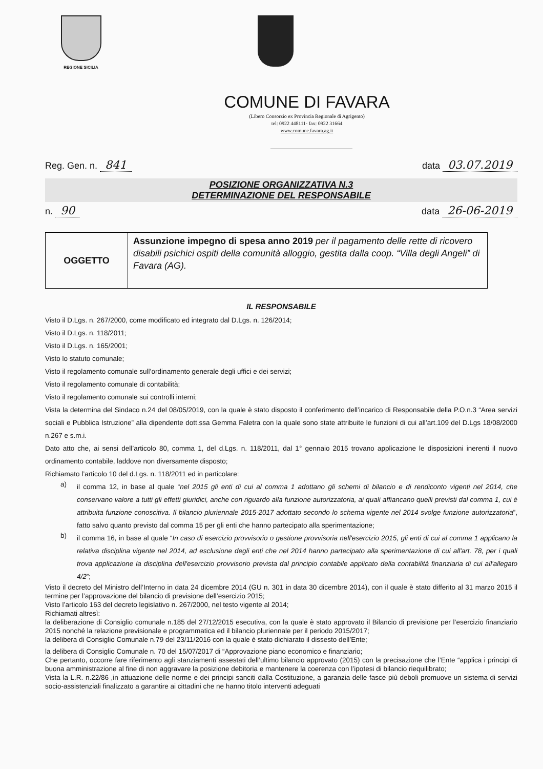REGIONE SICILIA
COMUNE DI FAVARA
(Libero Consorzio ex Provincia Regionale di Agrigento)
tel: 0922 448111- fax: 0922 31664
www.comune.favara.ag.it
Reg. Gen. n. 841
data 03.07.2019
POSIZIONE ORGANIZZATIVA N.3
DETERMINAZIONE DEL RESPONSABILE
n. 90
data 26-06-2019
| OGGETTO | Assunzione impegno di spesa anno 2019 per il pagamento delle rette di ricovero disabili psichici ospiti della comunità alloggio, gestita dalla coop. “Villa degli Angeli” di Favara (AG). |
IL RESPONSABILE
Visto il D.Lgs. n. 267/2000, come modificato ed integrato dal D.Lgs. n. 126/2014;
Visto il D.Lgs. n. 118/2011;
Visto il D.Lgs. n. 165/2001;
Visto lo statuto comunale;
Visto il regolamento comunale sull’ordinamento generale degli uffici e dei servizi;
Visto il regolamento comunale di contabilità;
Visto il regolamento comunale sui controlli interni;
Vista la determina del Sindaco n.24 del 08/05/2019, con la quale è stato disposto il conferimento dell’incarico di Responsabile della P.O.n.3 “Area servizi sociali e Pubblica Istruzione” alla dipendente dott.ssa Gemma Faletra con la quale sono state attribuite le funzioni di cui all’art.109 del D.Lgs 18/08/2000 n.267 e s.m.i.
Dato atto che, ai sensi dell’articolo 80, comma 1, del d.Lgs. n. 118/2011, dal 1° gennaio 2015 trovano applicazione le disposizioni inerenti il nuovo ordinamento contabile, laddove non diversamente disposto;
Richiamato l’articolo 10 del d.Lgs. n. 118/2011 ed in particolare:
a)
il comma 12, in base al quale “nel 2015 gli enti di cui al comma 1 adottano gli schemi di bilancio e di rendiconto vigenti nel 2014, che conservano valore a tutti gli effetti giuridici, anche con riguardo alla funzione autorizzatoria, ai quali affiancano quelli previsti dal comma 1, cui è attribuita funzione conoscitiva. Il bilancio pluriennale 2015-2017 adottato secondo lo schema vigente nel 2014 svolge funzione autorizzatoria”, fatto salvo quanto previsto dal comma 15 per gli enti che hanno partecipato alla sperimentazione;
b)
il comma 16, in base al quale “In caso di esercizio provvisorio o gestione provvisoria nell'esercizio 2015, gli enti di cui al comma 1 applicano la relativa disciplina vigente nel 2014, ad esclusione degli enti che nel 2014 hanno partecipato alla sperimentazione di cui all'art. 78, per i quali trova applicazione la disciplina dell'esercizio provvisorio prevista dal principio contabile applicato della contabilità finanziaria di cui all'allegato 4/2”;
Visto il decreto del Ministro dell’Interno in data 24 dicembre 2014 (GU n. 301 in data 30 dicembre 2014), con il quale è stato differito al 31 marzo 2015 il termine per l’approvazione del bilancio di previsione dell’esercizio 2015;
Visto l’articolo 163 del decreto legislativo n. 267/2000, nel testo vigente al 2014;
Richiamati altresì:
la deliberazione di Consiglio comunale n.185 del 27/12/2015 esecutiva, con la quale è stato approvato il Bilancio di previsione per l’esercizio finanziario 2015 nonché la relazione previsionale e programmatica ed il bilancio pluriennale per il periodo 2015/2017;
la delibera di Consiglio Comunale n.79 del 23/11/2016 con la quale è stato dichiarato il dissesto dell’Ente;
la delibera di Consiglio Comunale n. 70 del 15/07/2017 di “Approvazione piano economico e finanziario;
Che pertanto, occorre fare riferimento agli stanziamenti assestati dell’ultimo bilancio approvato (2015) con la precisazione che l’Ente “applica i principi di buona amministrazione al fine di non aggravare la posizione debitoria e mantenere la coerenza con l’ipotesi di bilancio riequilibrato;
Vista la L.R. n.22/86 ,in attuazione delle norme e dei principi sanciti dalla Costituzione, a garanzia delle fasce più deboli promuove un sistema di servizi socio-assistenziali finalizzato a garantire ai cittadini che ne hanno titolo interventi adeguati